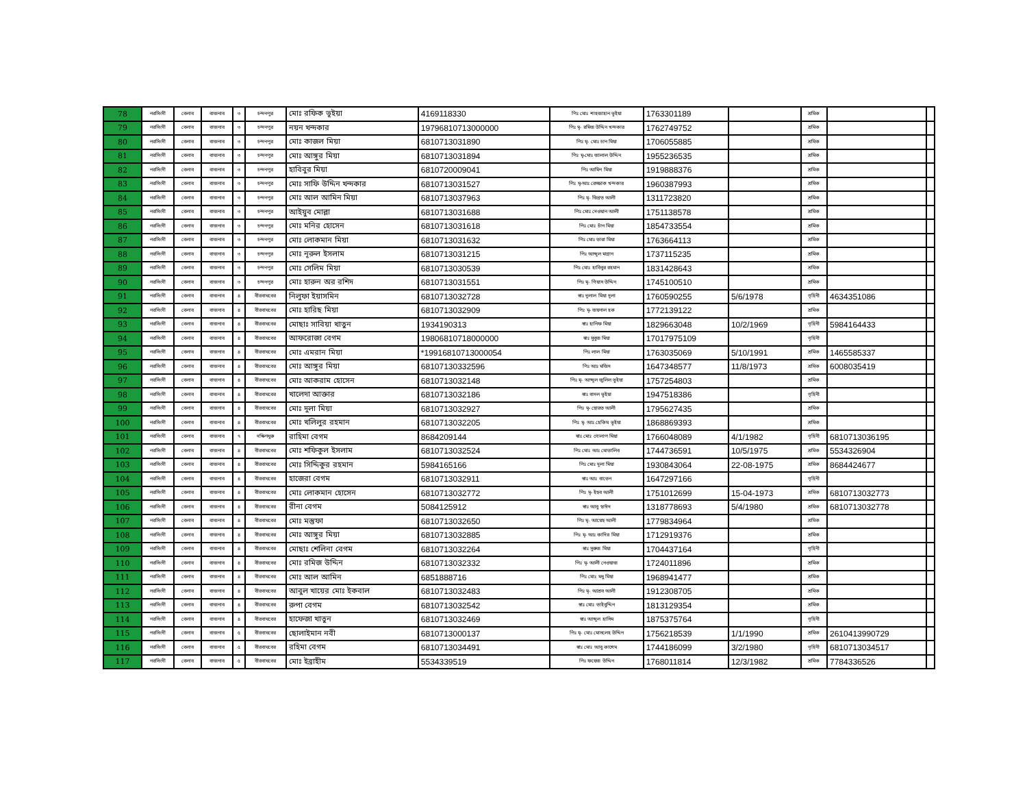| 78 | নরসিংদী | বেলাব | বাজনাব | ৩ | চন্দনপুর | মোঃ রফিক ভূইয়া | 4169118330 | পিঃ মোঃ শাহজাহান ভূইয়া | 1763301189 | | শ্রমিক | | |
| 79 | নরসিংদী | বেলাব | বাজনাব | ৩ | চন্দনপুর | নয়ন খন্দকার | 19796810713000000 | পিঃ মৃ- রমিজ উদ্দিন খন্দকার | 1762749752 | | শ্রমিক | | |
| 80 | নরসিংদী | বেলাব | বাজনাব | ৩ | চন্দনপুর | মোঃ কাজল মিয়া | 6810713031890 | পিঃ মৃ- মোঃ চান মিয়া | 1706055885 | | শ্রমিক | | |
| 81 | নরসিংদী | বেলাব | বাজনাব | ৩ | চন্দনপুর | মোঃ আঙ্গুর মিয়া | 6810713031894 | পিঃ মৃ-মোঃ জালাল উদ্দিন | 1955236535 | | শ্রমিক | | |
| 82 | নরসিংদী | বেলাব | বাজনাব | ৩ | চন্দনপুর | হাবিবুর মিয়া | 6810720009041 | পিঃ আমিন মিয়া | 1919888376 | | শ্রমিক | | |
| 83 | নরসিংদী | বেলাব | বাজনাব | ৩ | চন্দনপুর | মোঃ সাফি উদ্দিন খন্দকার | 6810713031527 | পিঃ মৃ-আঃ রেজ্জাক খন্দকার | 1960387993 | | শ্রমিক | | |
| 84 | নরসিংদী | বেলাব | বাজনাব | ৩ | চন্দনপুর | মোঃ আল আমিন মিয়া | 6810713037963 | পিঃ মৃ- জিন্নত আলী | 1311723820 | | শ্রমিক | | |
| 85 | নরসিংদী | বেলাব | বাজনাব | ৩ | চন্দনপুর | আইয়ুব মোল্লা | 6810713031688 | পিঃ মোঃ দেওয়ান আলী | 1751138578 | | শ্রমিক | | |
| 86 | নরসিংদী | বেলাব | বাজনাব | ৩ | চন্দনপুর | মোঃ মনির হোসেন | 6810713031618 | পিঃ মোঃ চাঁন মিয়া | 1854733554 | | শ্রমিক | | |
| 87 | নরসিংদী | বেলাব | বাজনাব | ৩ | চন্দনপুর | মোঃ লোকমান মিয়া | 6810713031632 | পিঃ মোঃ তারা মিয়া | 1763664113 | | শ্রমিক | | |
| 88 | নরসিংদী | বেলাব | বাজনাব | ৩ | চন্দনপুর | মোঃ নূরুল ইসলাম | 6810713031215 | পিঃ আব্দুল মান্নান | 1737115235 | | শ্রমিক | | |
| 89 | নরসিংদী | বেলাব | বাজনাব | ৩ | চন্দনপুর | মোঃ সেলিম মিয়া | 6810713030539 | পিঃ মোঃ হাবিবুর রহমান | 1831428643 | | শ্রমিক | | |
| 90 | নরসিংদী | বেলাব | বাজনাব | ৩ | চন্দনপুর | মোঃ হারুন অর রশিদ | 6810713031551 | পিঃ মৃ- গিয়াস উদ্দিন | 1745100510 | | শ্রমিক | | |
| 91 | নরসিংদী | বেলাব | বাজনাব | ৪ | বীরবাঘবের | নিলুফা ইয়াসমিন | 6810713032728 | স্বাঃ দুলাল মিয়া দুলা | 1760590255 | 5/6/1978 | গৃহিনী | 4634351086 | |
| 92 | নরসিংদী | বেলাব | বাজনাব | ৪ | বীরবাঘবের | মোঃ হারিছ মিয়া | 6810713032909 | পিঃ মৃ- জয়নাল হক | 1772139122 | | শ্রমিক | | |
| 93 | নরসিংদী | বেলাব | বাজনাব | ৪ | বীরবাঘবের | মোছাঃ সাবিয়া খাতুন | 1934190313 | স্বাঃ হানিফ মিয়া | 1829663048 | 10/2/1969 | গৃহিনী | 5984164433 | |
| 94 | নরসিংদী | বেলাব | বাজনাব | ৪ | বীরবাঘবের | আফরোজা বেগম | 19806810718000000 | স্বাঃ সুবুজ মিয়া | 17017975109 | | গৃহিনী | | |
| 95 | নরসিংদী | বেলাব | বাজনাব | ৪ | বীরবাঘবের | মোঃ এমরান মিয়া | *19916810713000054 | পিঃ লাল মিয়া | 1763035069 | 5/10/1991 | শ্রমিক | 1465585337 | |
| 96 | নরসিংদী | বেলাব | বাজনাব | ৪ | বীরবাঘবের | মোঃ আঙ্গুর মিয়া | 68107130332596 | পিঃ আঃ মজিদ | 1647348577 | 11/8/1973 | শ্রমিক | 6008035419 | |
| 97 | নরসিংদী | বেলাব | বাজনাব | ৪ | বীরবাঘবের | মোঃ আকরাম হোসেন | 6810713032148 | পিঃ মৃ- আব্দুল জুলিল ভূইয়া | 1757254803 | | শ্রমিক | | |
| 98 | নরসিংদী | বেলাব | বাজনাব | ৪ | বীরবাঘবের | খালেদা আক্তার | 6810713032186 | স্বাঃ বাদল ভূইয়া | 1947518386 | | গৃহিনী | | |
| 99 | নরসিংদী | বেলাব | বাজনাব | ৪ | বীরবাঘবের | মোঃ দুলা মিয়া | 6810713032927 | পিঃ মৃ- ছোরত আলী | 1795627435 | | শ্রমিক | | |
| 100 | নরসিংদী | বেলাব | বাজনাব | ৪ | বীরবাঘবের | মোঃ খলিলুর রহমান | 6810713032205 | পিঃ মৃ- আঃ হেকিম ভূইয়া | 1868869393 | | শ্রমিক | | |
| 101 | নরসিংদী | বেলাব | বাজনাব | ৭ | দক্ষিণধুরু | রাহিমা বেগম | 8684209144 | স্বাঃ মোঃ গোলাপ মিয়া | 1766048089 | 4/1/1982 | গৃহিনী | 6810713036195 | |
| 102 | নরসিংদী | বেলাব | বাজনাব | ৪ | বীরবাঘবের | মোঃ শফিকুল ইসলাম | 6810713032524 | পিঃ মোঃ আঃ মোতালিব | 1744736591 | 10/5/1975 | শ্রমিক | 5534326904 | |
| 103 | নরসিংদী | বেলাব | বাজনাব | ৪ | বীরবাঘবের | মোঃ সিদ্দিকুর রহমান | 5984165166 | পিঃ মোঃ দুলা মিয়া | 1930843064 | 22-08-1975 | শ্রমিক | 8684424677 | |
| 104 | নরসিংদী | বেলাব | বাজনাব | ৪ | বীরবাঘবের | হাজেরা বেগম | 6810713032911 | স্বাঃ আঃ বাতেন | 1647297166 | | গৃহিনী | | |
| 105 | নরসিংদী | বেলাব | বাজনাব | ৪ | বীরবাঘবের | মোঃ লোকমান হোসেন | 6810713032772 | পিঃ মৃ- ইছব আলী | 1751012699 | 15-04-1973 | শ্রমিক | 6810713032773 | |
| 106 | নরসিংদী | বেলাব | বাজনাব | ৪ | বীরবাঘবের | রীনা বেগম | 5084125912 | স্বাঃ আবু ছাঈদ | 1318778693 | 5/4/1980 | শ্রমিক | 6810713032778 | |
| 107 | নরসিংদী | বেলাব | বাজনাব | ৪ | বীরবাঘবের | মোঃ মস্তুফা | 6810713032650 | পিঃ মৃ- আয়েছ আলী | 1779834964 | | শ্রমিক | | |
| 108 | নরসিংদী | বেলাব | বাজনাব | ৪ | বীরবাঘবের | মোঃ আঙ্গুর মিয়া | 6810713032885 | পিঃ মৃ- আঃ কাদির মিয়া | 1712919376 | | শ্রমিক | | |
| 109 | নরসিংদী | বেলাব | বাজনাব | ৪ | বীরবাঘবের | মোছাঃ শেলিনা বেগম | 6810713032264 | স্বাঃ সুরুজ মিয়া | 1704437164 | | গৃহিনী | | |
| 110 | নরসিংদী | বেলাব | বাজনাব | ৪ | বীরবাঘবের | মোঃ রমিজ উদ্দিন | 6810713032332 | পিঃ মৃ- আলী নেওয়াজ | 1724011896 | | শ্রমিক | | |
| 111 | নরসিংদী | বেলাব | বাজনাব | ৪ | বীরবাঘবের | মোঃ আল আমিন | 6851888716 | পিঃ মোঃ মধু মিয়া | 1968941477 | | শ্রমিক | | |
| 112 | নরসিংদী | বেলাব | বাজনাব | ৪ | বীরবাঘবের | আবুল খায়ের মোঃ ইকবাল | 6810713032483 | পিঃ মৃ- আশ্রব আলী | 1912308705 | | শ্রমিক | | |
| 113 | নরসিংদী | বেলাব | বাজনাব | ৪ | বীরবাঘবের | রুপা বেগম | 6810713032542 | স্বাঃ মোঃ তাইবুদ্দিন | 1813129354 | | শ্রমিক | | |
| 114 | নরসিংদী | বেলাব | বাজনাব | ৪ | বীরবাঘবের | হাফেজা খাতুন | 6810713032469 | স্বাঃ আব্দুল হাসিম | 1875375764 | | গৃহিনী | | |
| 115 | নরসিংদী | বেলাব | বাজনাব | ৫ | বীরবাঘবের | ছোলাইমান নবী | 6810713000137 | পিঃ মৃ- মোঃ মোসলেহ উদ্দিন | 1756218539 | 1/1/1990 | শ্রমিক | 2610413990729 | |
| 116 | নরসিংদী | বেলাব | বাজনাব | ৫ | বীরবাঘবের | রহিমা বেগম | 6810713034491 | স্বাঃ মোঃ আবু কাশেম | 1744186099 | 3/2/1980 | গৃহিনী | 6810713034517 | |
| 117 | নরসিংদী | বেলাব | বাজনাব | ৫ | বীরবাঘবের | মোঃ ইব্রাহীম | 5534339519 | পিঃ ফয়েজ উদ্দিন | 1768011814 | 12/3/1982 | শ্রমিক | 7784336526 | |